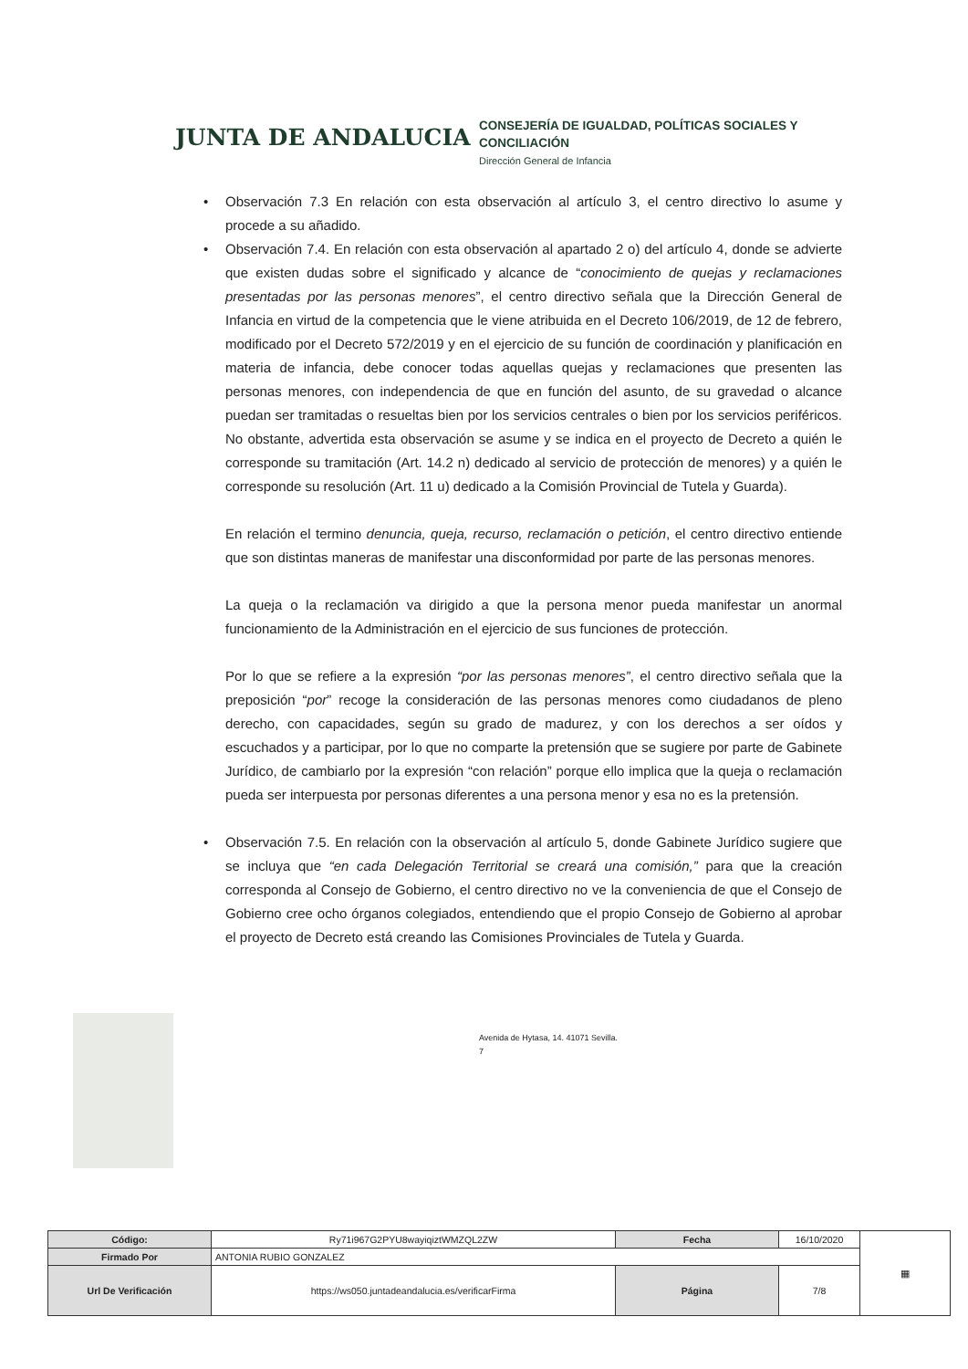JUNTA DE ANDALUCIA
CONSEJERÍA DE IGUALDAD, POLÍTICAS SOCIALES Y
CONCILIACIÓN
Dirección General de Infancia
• Observación 7.3 En relación con esta observación al artículo 3, el centro directivo lo asume y procede a su añadido.
• Observación 7.4. En relación con esta observación al apartado 2 o) del artículo 4, donde se advierte que existen dudas sobre el significado y alcance de “conocimiento de quejas y reclamaciones presentadas por las personas menores”, el centro directivo señala que la Dirección General de Infancia en virtud de la competencia que le viene atribuida en el Decreto 106/2019, de 12 de febrero, modificado por el Decreto 572/2019 y en el ejercicio de su función de coordinación y planificación en materia de infancia, debe conocer todas aquellas quejas y reclamaciones que presenten las personas menores, con independencia de que en función del asunto, de su gravedad o alcance puedan ser tramitadas o resueltas bien por los servicios centrales o bien por los servicios periféricos. No obstante, advertida esta observación se asume y se indica en el proyecto de Decreto a quién le corresponde su tramitación (Art. 14.2 n) dedicado al servicio de protección de menores) y a quién le corresponde su resolución (Art. 11 u) dedicado a la Comisión Provincial de Tutela y Guarda).
En relación el termino denuncia, queja, recurso, reclamación o petición, el centro directivo entiende que son distintas maneras de manifestar una disconformidad por parte de las personas menores.
La queja o la reclamación va dirigido a que la persona menor pueda manifestar un anormal funcionamiento de la Administración en el ejercicio de sus funciones de protección.
Por lo que se refiere a la expresión “por las personas menores”, el centro directivo señala que la preposición “por” recoge la consideración de las personas menores como ciudadanos de pleno derecho, con capacidades, según su grado de madurez, y con los derechos a ser oídos y escuchados y a participar, por lo que no comparte la pretensión que se sugiere por parte de Gabinete Jurídico, de cambiarlo por la expresión “con relación” porque ello implica que la queja o reclamación pueda ser interpuesta por personas diferentes a una persona menor y esa no es la pretensión.
• Observación 7.5. En relación con la observación al artículo 5, donde Gabinete Jurídico sugiere que se incluya que “en cada Delegación Territorial se creará una comisión,” para que la creación corresponda al Consejo de Gobierno, el centro directivo no ve la conveniencia de que el Consejo de Gobierno cree ocho órganos colegiados, entendiendo que el propio Consejo de Gobierno al aprobar el proyecto de Decreto está creando las Comisiones Provinciales de Tutela y Guarda.
Avenida de Hytasa, 14. 41071 Sevilla.
7
| Código: | Ry71i967G2PYU8wayiqiztWMZQL2ZW | Fecha | 16/10/2020 | ▦ |
| Firmado Por | ANTONIA RUBIO GONZALEZ | | | |
| Url De Verificación | https://ws050.juntadeandalucia.es/verificarFirma | Página | 7/8 | |